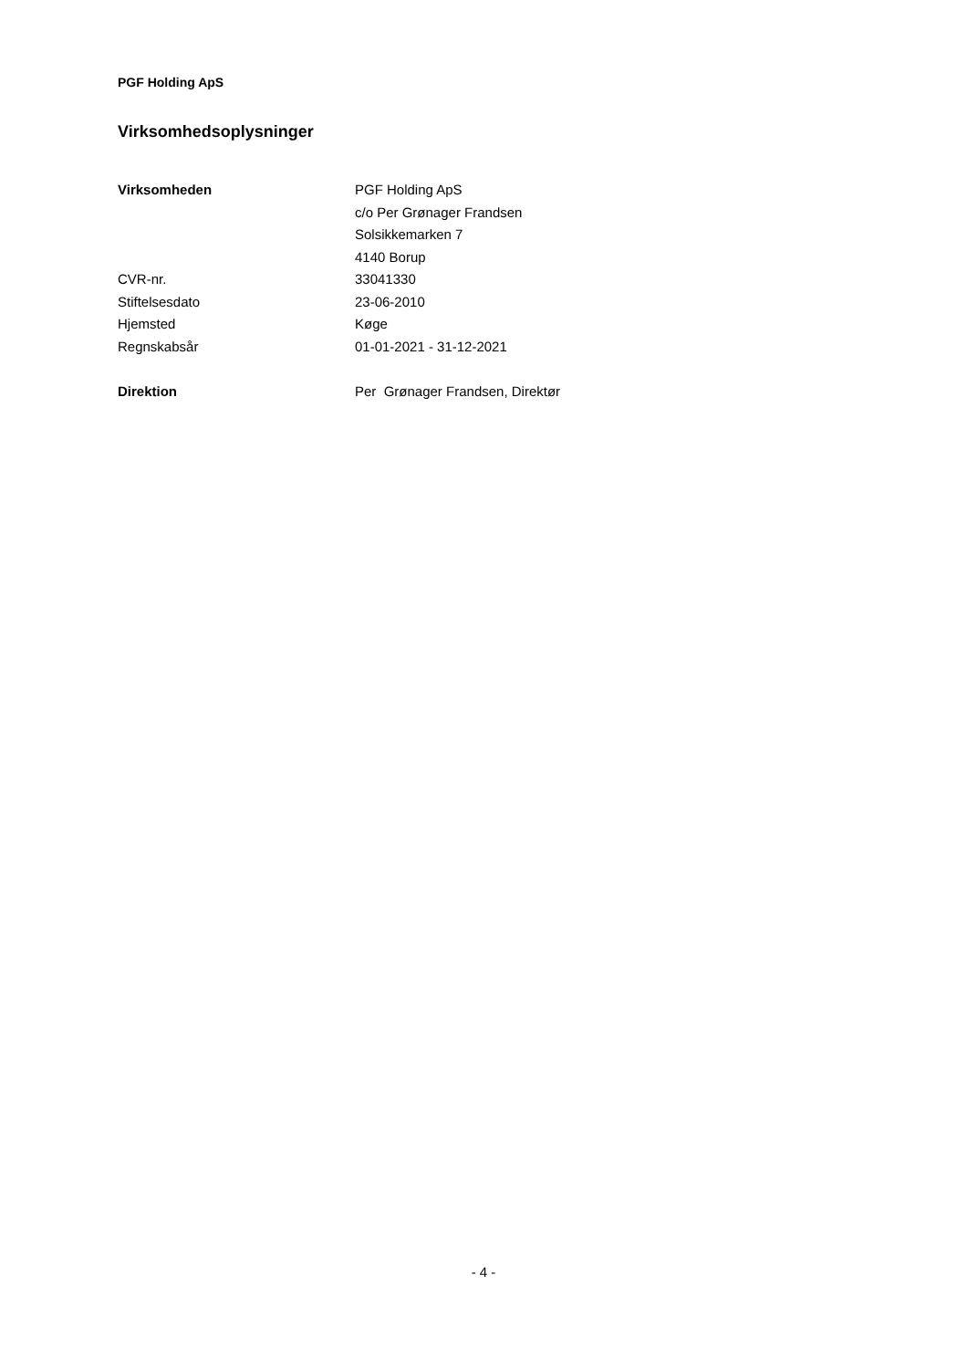PGF Holding ApS
Virksomhedsoplysninger
| Virksomheden | PGF Holding ApS |
| | c/o Per Grønager Frandsen |
| | Solsikkemarken 7 |
| | 4140 Borup |
| CVR-nr. | 33041330 |
| Stiftelsesdato | 23-06-2010 |
| Hjemsted | Køge |
| Regnskabsår | 01-01-2021 - 31-12-2021 |
| Direktion | Per Grønager Frandsen, Direktør |
- 4 -